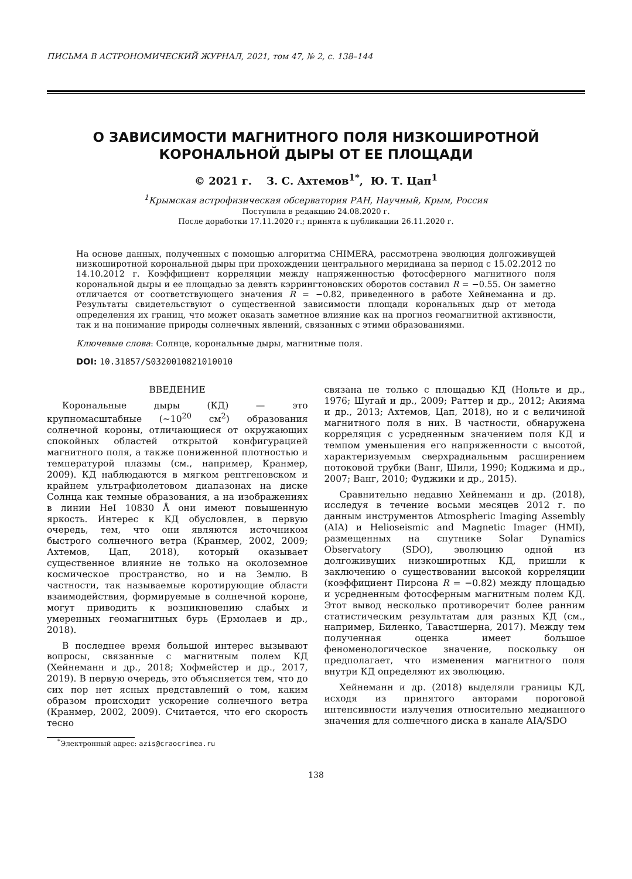ПИСЬМА В АСТРОНОМИЧЕСКИЙ ЖУРНАЛ, 2021, том 47, № 2, с. 138–144
О ЗАВИСИМОСТИ МАГНИТНОГО ПОЛЯ НИЗКОШИРОТНОЙ
КОРОНАЛЬНОЙ ДЫРЫ ОТ ЕЕ ПЛОЩАДИ
© 2021 г. З. С. Ахтемов<sup>1*</sup>, Ю. Т. Цап<sup>1</sup>
<sup>1</sup> Крымская астрофизическая обсерватория РАН, Научный, Крым, Россия
Поступила в редакцию 24.08.2020 г.
После доработки 17.11.2020 г.; принята к публикации 26.11.2020 г.
На основе данных, полученных с помощью алгоритма CHIMERA, рассмотрена эволюция долгоживущей низкоширотной корональной дыры при прохождении центрального меридиана за период с 15.02.2012 по 14.10.2012 г. Коэффициент корреляции между напряженностью фотосферного магнитного поля корональной дыры и ее площадью за девять кэррингтоновских оборотов составил R = −0.55. Он заметно отличается от соответствующего значения R = −0.82, приведенного в работе Хейнеманна и др. Результаты свидетельствуют о существенной зависимости площади корональных дыр от метода определения их границ, что может оказать заметное влияние как на прогноз геомагнитной активности, так и на понимание природы солнечных явлений, связанных с этими образованиями.
Ключевые слова: Солнце, корональные дыры, магнитные поля.
DOI: 10.31857/S0320010821010010
ВВЕДЕНИЕ
Корональные дыры (КД) — это крупномасштабные (∼10<sup>20</sup> см<sup>2</sup>) образования солнечной короны, отличающиеся от окружающих спокойных областей открытой конфигурацией магнитного поля, а также пониженной плотностью и температурой плазмы (см., например, Кранмер, 2009). КД наблюдаются в мягком рентгеновском и крайнем ультрафиолетовом диапазонах на диске Солнца как темные образования, а на изображениях в линии HeI 10830 Å они имеют повышенную яркость. Интерес к КД обусловлен, в первую очередь, тем, что они являются источником быстрого солнечного ветра (Кранмер, 2002, 2009; Ахтемов, Цап, 2018), который оказывает существенное влияние не только на околоземное космическое пространство, но и на Землю. В частности, так называемые коротирующие области взаимодействия, формируемые в солнечной короне, могут приводить к возникновению слабых и умеренных геомагнитных бурь (Ермолаев и др., 2018).
В последнее время большой интерес вызывают вопросы, связанные с магнитным полем КД (Хейнеманн и др., 2018; Хофмейстер и др., 2017, 2019). В первую очередь, это объясняется тем, что до сих пор нет ясных представлений о том, каким образом происходит ускорение солнечного ветра (Кранмер, 2002, 2009). Считается, что его скорость тесно
<sup>*</sup> Электронный адрес: azis@craocrimea.ru
связана не только с площадью КД (Нольте и др., 1976; Шугай и др., 2009; Раттер и др., 2012; Акияма и др., 2013; Ахтемов, Цап, 2018), но и с величиной магнитного поля в них. В частности, обнаружена корреляция с усредненным значением поля КД и темпом уменьшения его напряженности с высотой, характеризуемым сверхрадиальным расширением потоковой трубки (Ванг, Шили, 1990; Коджима и др., 2007; Ванг, 2010; Фуджики и др., 2015).
Сравнительно недавно Хейнеманн и др. (2018), исследуя в течение восьми месяцев 2012 г. по данным инструментов Atmospheric Imaging Assembly (AIA) и Helioseismic and Magnetic Imager (HMI), размещенных на спутнике Solar Dynamics Observatory (SDO), эволюцию одной из долгоживущих низкоширотных КД, пришли к заключению о существовании высокой корреляции (коэффициент Пирсона R = −0.82) между площадью и усредненным фотосферным магнитным полем КД. Этот вывод несколько противоречит более ранним статистическим результатам для разных КД (см., например, Биленко, Тавастшерна, 2017). Между тем полученная оценка имеет большое феноменологическое значение, поскольку он предполагает, что изменения магнитного поля внутри КД определяют их эволюцию.
Хейнеманн и др. (2018) выделяли границы КД, исходя из принятого авторами пороговой интенсивности излучения относительно медианного значения для солнечного диска в канале AIA/SDO
138